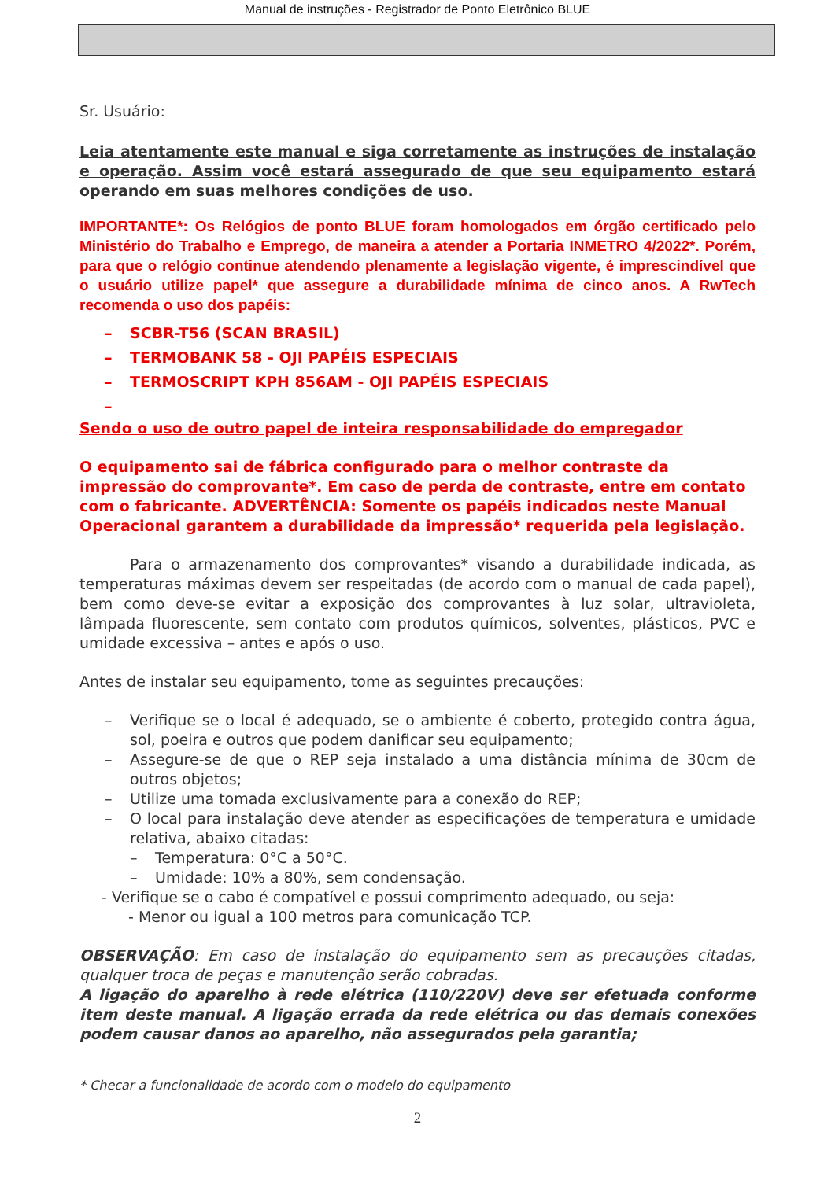Manual de instruções - Registrador de Ponto Eletrônico BLUE
Sr. Usuário:
Leia atentamente este manual e siga corretamente as instruções de instalação e operação. Assim você estará assegurado de que seu equipamento estará operando em suas melhores condições de uso.
IMPORTANTE*: Os Relógios de ponto BLUE foram homologados em órgão certificado pelo Ministério do Trabalho e Emprego, de maneira a atender a Portaria INMETRO 4/2022*. Porém, para que o relógio continue atendendo plenamente a legislação vigente, é imprescindível que o usuário utilize papel* que assegure a durabilidade mínima de cinco anos. A RwTech recomenda o uso dos papéis:
– SCBR-T56 (SCAN BRASIL)
– TERMOBANK 58 - OJI PAPÉIS ESPECIAIS
– TERMOSCRIPT KPH 856AM - OJI PAPÉIS ESPECIAIS
–
Sendo o uso de outro papel de inteira responsabilidade do empregador
O equipamento sai de fábrica configurado para o melhor contraste da impressão do comprovante*. Em caso de perda de contraste, entre em contato com o fabricante. ADVERTÊNCIA: Somente os papéis indicados neste Manual Operacional garantem a durabilidade da impressão* requerida pela legislação.
Para o armazenamento dos comprovantes* visando a durabilidade indicada, as temperaturas máximas devem ser respeitadas (de acordo com o manual de cada papel), bem como deve-se evitar a exposição dos comprovantes à luz solar, ultravioleta, lâmpada fluorescente, sem contato com produtos químicos, solventes, plásticos, PVC e umidade excessiva – antes e após o uso.
Antes de instalar seu equipamento, tome as seguintes precauções:
– Verifique se o local é adequado, se o ambiente é coberto, protegido contra água, sol, poeira e outros que podem danificar seu equipamento;
– Assegure-se de que o REP seja instalado a uma distância mínima de 30cm de outros objetos;
– Utilize uma tomada exclusivamente para a conexão do REP;
– O local para instalação deve atender as especificações de temperatura e umidade relativa, abaixo citadas:
– Temperatura: 0°C a 50°C.
– Umidade: 10% a 80%, sem condensação.
- Verifique se o cabo é compatível e possui comprimento adequado, ou seja:
- Menor ou igual a 100 metros para comunicação TCP.
OBSERVAÇÃO: Em caso de instalação do equipamento sem as precauções citadas, qualquer troca de peças e manutenção serão cobradas.
A ligação do aparelho à rede elétrica (110/220V) deve ser efetuada conforme item deste manual. A ligação errada da rede elétrica ou das demais conexões podem causar danos ao aparelho, não assegurados pela garantia;
* Checar a funcionalidade de acordo com o modelo do equipamento
2